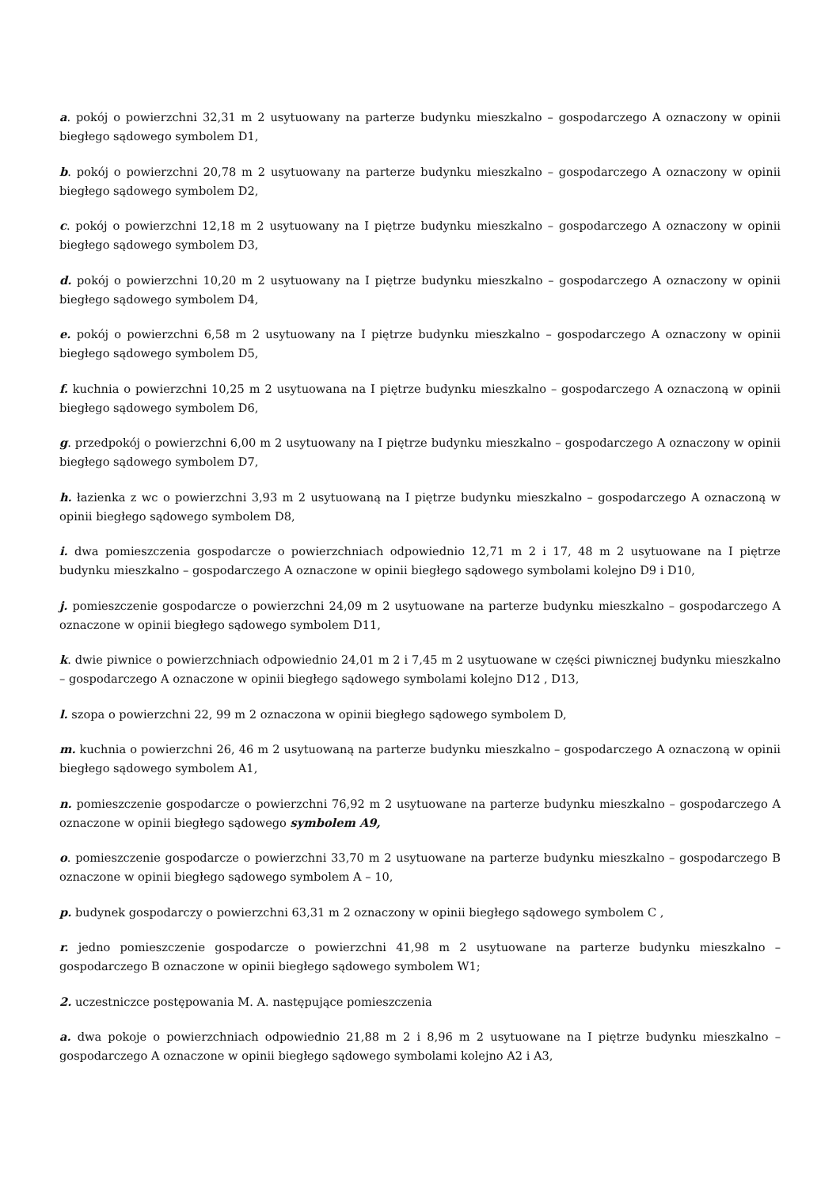a. pokój o powierzchni 32,31 m 2 usytuowany na parterze budynku mieszkalno – gospodarczego A oznaczony w opinii biegłego sądowego symbolem D1,
b. pokój o powierzchni 20,78 m 2 usytuowany na parterze budynku mieszkalno – gospodarczego A oznaczony w opinii biegłego sądowego symbolem D2,
c. pokój o powierzchni 12,18 m 2 usytuowany na I piętrze budynku mieszkalno – gospodarczego A oznaczony w opinii biegłego sądowego symbolem D3,
d. pokój o powierzchni 10,20 m 2 usytuowany na I piętrze budynku mieszkalno – gospodarczego A oznaczony w opinii biegłego sądowego symbolem D4,
e. pokój o powierzchni 6,58 m 2 usytuowany na I piętrze budynku mieszkalno – gospodarczego A oznaczony w opinii biegłego sądowego symbolem D5,
f. kuchnia o powierzchni 10,25 m 2 usytuowana na I piętrze budynku mieszkalno – gospodarczego A oznaczoną w opinii biegłego sądowego symbolem D6,
g. przedpokój o powierzchni 6,00 m 2 usytuowany na I piętrze budynku mieszkalno – gospodarczego A oznaczony w opinii biegłego sądowego symbolem D7,
h. łazienka z wc o powierzchni 3,93 m 2 usytuowaną na I piętrze budynku mieszkalno – gospodarczego A oznaczoną w opinii biegłego sądowego symbolem D8,
i. dwa pomieszczenia gospodarcze o powierzchniach odpowiednio 12,71 m 2 i 17, 48 m 2 usytuowane na I piętrze budynku mieszkalno – gospodarczego A oznaczone w opinii biegłego sądowego symbolami kolejno D9 i D10,
j. pomieszczenie gospodarcze o powierzchni 24,09 m 2 usytuowane na parterze budynku mieszkalno – gospodarczego A oznaczone w opinii biegłego sądowego symbolem D11,
k. dwie piwnice o powierzchniach odpowiednio 24,01 m 2 i 7,45 m 2 usytuowane w części piwnicznej budynku mieszkalno – gospodarczego A oznaczone w opinii biegłego sądowego symbolami kolejno D12 , D13,
l. szopa o powierzchni 22, 99 m 2 oznaczona w opinii biegłego sądowego symbolem D,
m. kuchnia o powierzchni 26, 46 m 2 usytuowaną na parterze budynku mieszkalno – gospodarczego A oznaczoną w opinii biegłego sądowego symbolem A1,
n. pomieszczenie gospodarcze o powierzchni 76,92 m 2 usytuowane na parterze budynku mieszkalno – gospodarczego A oznaczone w opinii biegłego sądowego symbolem A9,
o. pomieszczenie gospodarcze o powierzchni 33,70 m 2 usytuowane na parterze budynku mieszkalno – gospodarczego B oznaczone w opinii biegłego sądowego symbolem A – 10,
p. budynek gospodarczy o powierzchni 63,31 m 2 oznaczony w opinii biegłego sądowego symbolem C ,
r. jedno pomieszczenie gospodarcze o powierzchni 41,98 m 2 usytuowane na parterze budynku mieszkalno – gospodarczego B oznaczone w opinii biegłego sądowego symbolem W1;
2. uczestniczce postępowania M. A. następujące pomieszczenia
a. dwa pokoje o powierzchniach odpowiednio 21,88 m 2 i 8,96 m 2 usytuowane na I piętrze budynku mieszkalno – gospodarczego A oznaczone w opinii biegłego sądowego symbolami kolejno A2 i A3,